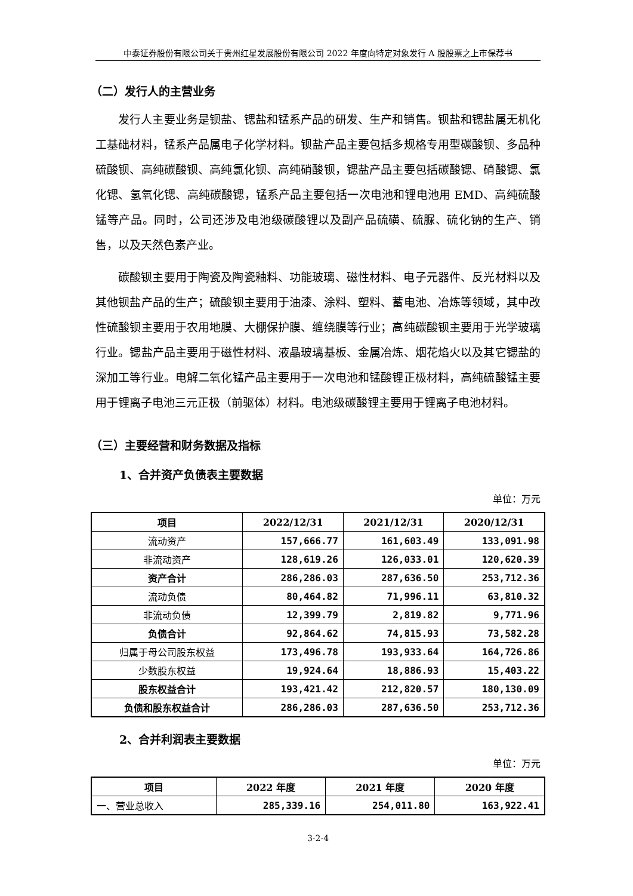中泰证券股份有限公司关于贵州红星发展股份有限公司 2022 年度向特定对象发行 A 股股票之上市保荐书
（二）发行人的主营业务
发行人主要业务是钡盐、锶盐和锰系产品的研发、生产和销售。钡盐和锶盐属无机化工基础材料，锰系产品属电子化学材料。钡盐产品主要包括多规格专用型碳酸钡、多品种硫酸钡、高纯碳酸钡、高纯氯化钡、高纯硝酸钡，锶盐产品主要包括碳酸锶、硝酸锶、氯化锶、氢氧化锶、高纯碳酸锶，锰系产品主要包括一次电池和锂电池用 EMD、高纯硫酸锰等产品。同时，公司还涉及电池级碳酸锂以及副产品硫磺、硫脲、硫化钠的生产、销售，以及天然色素产业。
碳酸钡主要用于陶瓷及陶瓷釉料、功能玻璃、磁性材料、电子元器件、反光材料以及其他钡盐产品的生产；硫酸钡主要用于油漆、涂料、塑料、蓄电池、冶炼等领域，其中改性硫酸钡主要用于农用地膜、大棚保护膜、缠绕膜等行业；高纯碳酸钡主要用于光学玻璃行业。锶盐产品主要用于磁性材料、液晶玻璃基板、金属冶炼、烟花焰火以及其它锶盐的深加工等行业。电解二氧化锰产品主要用于一次电池和锰酸锂正极材料，高纯硫酸锰主要用于锂离子电池三元正极（前驱体）材料。电池级碳酸锂主要用于锂离子电池材料。
（三）主要经营和财务数据及指标
1、合并资产负债表主要数据
单位：万元
| 项目 | 2022/12/31 | 2021/12/31 | 2020/12/31 |
| --- | --- | --- | --- |
| 流动资产 | 157,666.77 | 161,603.49 | 133,091.98 |
| 非流动资产 | 128,619.26 | 126,033.01 | 120,620.39 |
| 资产合计 | 286,286.03 | 287,636.50 | 253,712.36 |
| 流动负债 | 80,464.82 | 71,996.11 | 63,810.32 |
| 非流动负债 | 12,399.79 | 2,819.82 | 9,771.96 |
| 负债合计 | 92,864.62 | 74,815.93 | 73,582.28 |
| 归属于母公司股东权益 | 173,496.78 | 193,933.64 | 164,726.86 |
| 少数股东权益 | 19,924.64 | 18,886.93 | 15,403.22 |
| 股东权益合计 | 193,421.42 | 212,820.57 | 180,130.09 |
| 负债和股东权益合计 | 286,286.03 | 287,636.50 | 253,712.36 |
2、合并利润表主要数据
单位：万元
| 项目 | 2022 年度 | 2021 年度 | 2020 年度 |
| --- | --- | --- | --- |
| 一、营业总收入 | 285,339.16 | 254,011.80 | 163,922.41 |
3-2-4